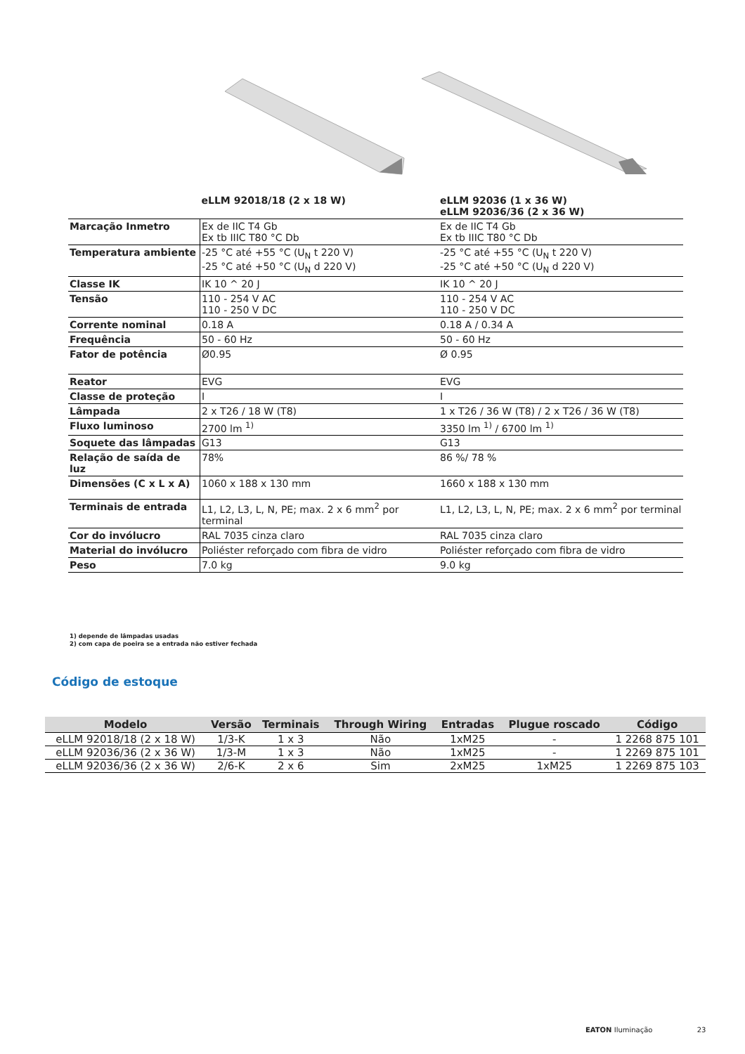| | eLLM 92018/18 (2 x 18 W) | eLLM 92036 (1 x 36 W) eLLM 92036/36 (2 x 36 W) |
| --- | --- | --- |
| Marcação Inmetro | Ex de IIC T4 Gb Ex tb IIIC T80 °C Db | Ex de IIC T4 Gb Ex tb IIIC T80 °C Db |
| Temperatura ambiente | -25 °C até +55 °C (U<sub>N</sub> t 220 V) -25 °C até +50 °C (U<sub>N</sub> d 220 V) | -25 °C até +55 °C (U<sub>N</sub> t 220 V) -25 °C até +50 °C (U<sub>N</sub> d 220 V) |
| Classe IK | IK 10 ^ 20 J | IK 10 ^ 20 J |
| Tensão | 110 - 254 V AC 110 - 250 V DC | 110 - 254 V AC 110 - 250 V DC |
| Corrente nominal | 0.18 A | 0.18 A / 0.34 A |
| Frequência | 50 - 60 Hz | 50 - 60 Hz |
| Fator de potência | Ø0.95 | Ø 0.95 |
| Reator | EVG | EVG |
| Classe de proteção | I | I |
| Lâmpada | 2 x T26 / 18 W (T8) | 1 x T26 / 36 W (T8) / 2 x T26 / 36 W (T8) |
| Fluxo luminoso | 2700 lm <sup>1)</sup> | 3350 lm <sup>1)</sup> / 6700 lm <sup>1)</sup> |
| Soquete das lâmpadas | G13 | G13 |
| Relação de saída de luz | 78% | 86 %/ 78 % |
| Dimensões (C x L x A) | 1060 x 188 x 130 mm | 1660 x 188 x 130 mm |
| Terminais de entrada | L1, L2, L3, L, N, PE; max. 2 x 6 mm<sup>2</sup> por terminal | L1, L2, L3, L, N, PE; max. 2 x 6 mm<sup>2</sup> por terminal |
| Cor do invólucro | RAL 7035 cinza claro | RAL 7035 cinza claro |
| Material do invólucro | Poliéster reforçado com fibra de vidro | Poliéster reforçado com fibra de vidro |
| Peso | 7.0 kg | 9.0 kg |
1) depende de lâmpadas usadas
2) com capa de poeira se a entrada não estiver fechada
Código de estoque
| Modelo | Versão | Terminais | Through Wiring | Entradas | Plugue roscado | Código |
| --- | --- | --- | --- | --- | --- | --- |
| eLLM 92018/18 (2 x 18 W) | 1/3-K | 1 x 3 | Não | 1xM25 | - | 1 2268 875 101 |
| eLLM 92036/36 (2 x 36 W) | 1/3-M | 1 x 3 | Não | 1xM25 | - | 1 2269 875 101 |
| eLLM 92036/36 (2 x 36 W) | 2/6-K | 2 x 6 | Sim | 2xM25 | 1xM25 | 1 2269 875 103 |
EATON Iluminação 23